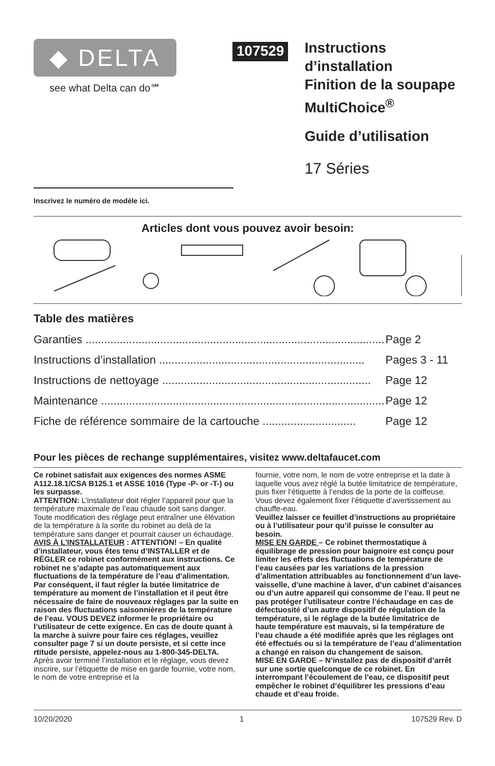◆ DELTA
see what Delta can do℠
107529
Instructions d’installation
Finition de la soupape
MultiChoice<sup>®</sup>
Guide d’utilisation
17 Séries
Inscrivez le numéro de modèle ici.
Articles dont vous pouvez avoir besoin:
Table des matières
Garanties .................................................................................................. Page 2
Instructions d’installation .................................................................. Pages 3 - 11
Instructions de nettoyage ................................................................... Page 12
Maintenance ............................................................................................ Page 12
Fiche de référence sommaire de la cartouche .............................. Page 12
Pour les pièces de rechange supplémentaires, visitez www.deltafaucet.com
Ce robinet satisfait aux exigences des normes ASME A112.18.1/CSA B125.1 et ASSE 1016 (Type -P- or -T-) ou les surpasse.
ATTENTION: L’installateur doit régler l’appareil pour que la température maximale de l’eau chaude soit sans danger. Toute modification des réglage peut entraîner une élévation de la température à la sorite du robinet au delà de la température sans danger et pourrait causer un échaudage.
AVIS À L’INSTALLATEUR : ATTENTION! – En qualité d’installateur, vous êtes tenu d’INSTALLER et de RÉGLER ce robinet conformément aux instructions. Ce robinet ne s’adapte pas automatiquement aux fluctuations de la température de l’eau d’alimentation. Par conséquent, il faut régler la butée limitatrice de température au moment de l’installation et il peut être nécessaire de faire de nouveaux réglages par la suite en raison des fluctuations saisonnières de la température de l’eau. VOUS DEVEZ informer le propriétaire ou l’utilisateur de cette exigence. En cas de doute quant à la marche à suivre pour faire ces réglages, veuillez consulter page 7 si un doute persiste, et si cette ince rtitude persiste, appelez-nous au 1-800-345-DELTA.
Après avoir terminé l’installation et le réglage, vous devez inscrire, sur l’étiquette de mise en garde fournie, votre nom, le nom de votre entreprise et la
fournie, votre nom, le nom de votre entreprise et la date à laquelle vous avez réglé la butée limitatrice de température, puis fixer l’étiquette à l’endos de la porte de la coiffeuse. Vous devez également fixer l’étiquette d’avertissement au chauffe-eau.
Veuillez laisser ce feuillet d’instructions au propriétaire ou à l’utilisateur pour qu’il puisse le consulter au besoin.
MISE EN GARDE – Ce robinet thermostatique à équilibrage de pression pour baignoire est conçu pour limiter les effets des fluctuations de température de l’eau causées par les variations de la pression d’alimentation attribuables au fonctionnement d’un lave-vaisselle, d’une machine à laver, d’un cabinet d’aisances ou d’un autre appareil qui consomme de l’eau. Il peut ne pas protéger l’utilisateur contre l’échaudage en cas de défectuosité d’un autre dispositif de régulation de la température, si le réglage de la butée limitatrice de haute température est mauvais, si la température de l’eau chaude a été modifiée après que les réglages ont été effectués ou si la température de l’eau d’alimentation a changé en raison du changement de saison.
MISE EN GARDE – N’installez pas de dispositif d’arrêt sur une sortie quelconque de ce robinet. En interrompant l’écoulement de l’eau, ce dispositif peut empêcher le robinet d’équilibrer les pressions d’eau chaude et d’eau froide.
10/20/2020 1 107529 Rev. D